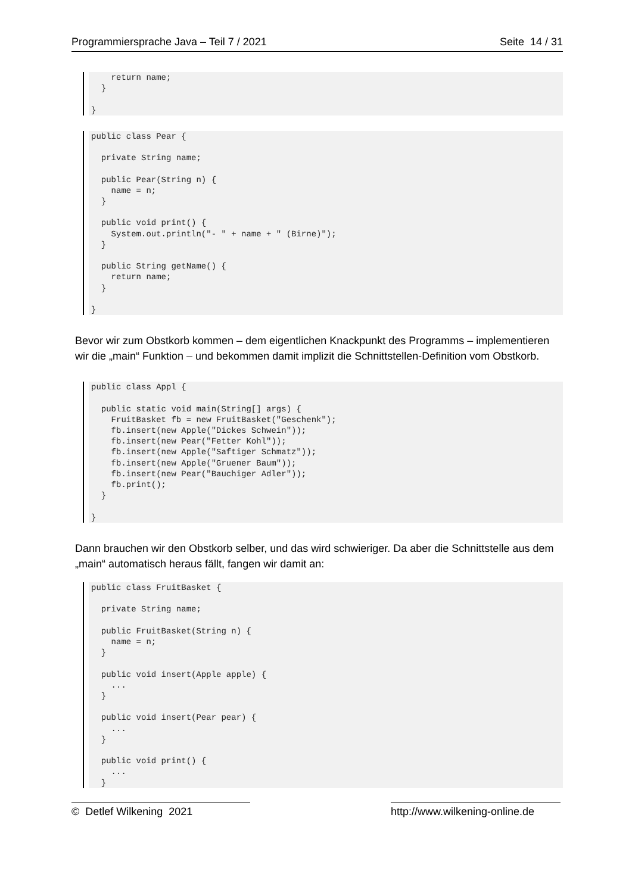Programmiersprache Java – Teil 7 / 2021 Seite 14 / 31
    return name;
  }

}
public class Pear {

  private String name;

  public Pear(String n) {
    name = n;
  }

  public void print() {
    System.out.println("- " + name + " (Birne)");
  }

  public String getName() {
    return name;
  }

}
Bevor wir zum Obstkorb kommen – dem eigentlichen Knackpunkt des Programms – implementieren wir die „main“ Funktion – und bekommen damit implizit die Schnittstellen-Definition vom Obstkorb.
public class Appl {

  public static void main(String[] args) {
    FruitBasket fb = new FruitBasket("Geschenk");
    fb.insert(new Apple("Dickes Schwein"));
    fb.insert(new Pear("Fetter Kohl"));
    fb.insert(new Apple("Saftiger Schmatz"));
    fb.insert(new Apple("Gruener Baum"));
    fb.insert(new Pear("Bauchiger Adler"));
    fb.print();
  }

}
Dann brauchen wir den Obstkorb selber, und das wird schwieriger. Da aber die Schnittstelle aus dem „main“ automatisch heraus fällt, fangen wir damit an:
public class FruitBasket {

  private String name;

  public FruitBasket(String n) {
    name = n;
  }

  public void insert(Apple apple) {
    ...
  }

  public void insert(Pear pear) {
    ...
  }

  public void print() {
    ...
  }
© Detlef Wilkening 2021 http://www.wilkening-online.de